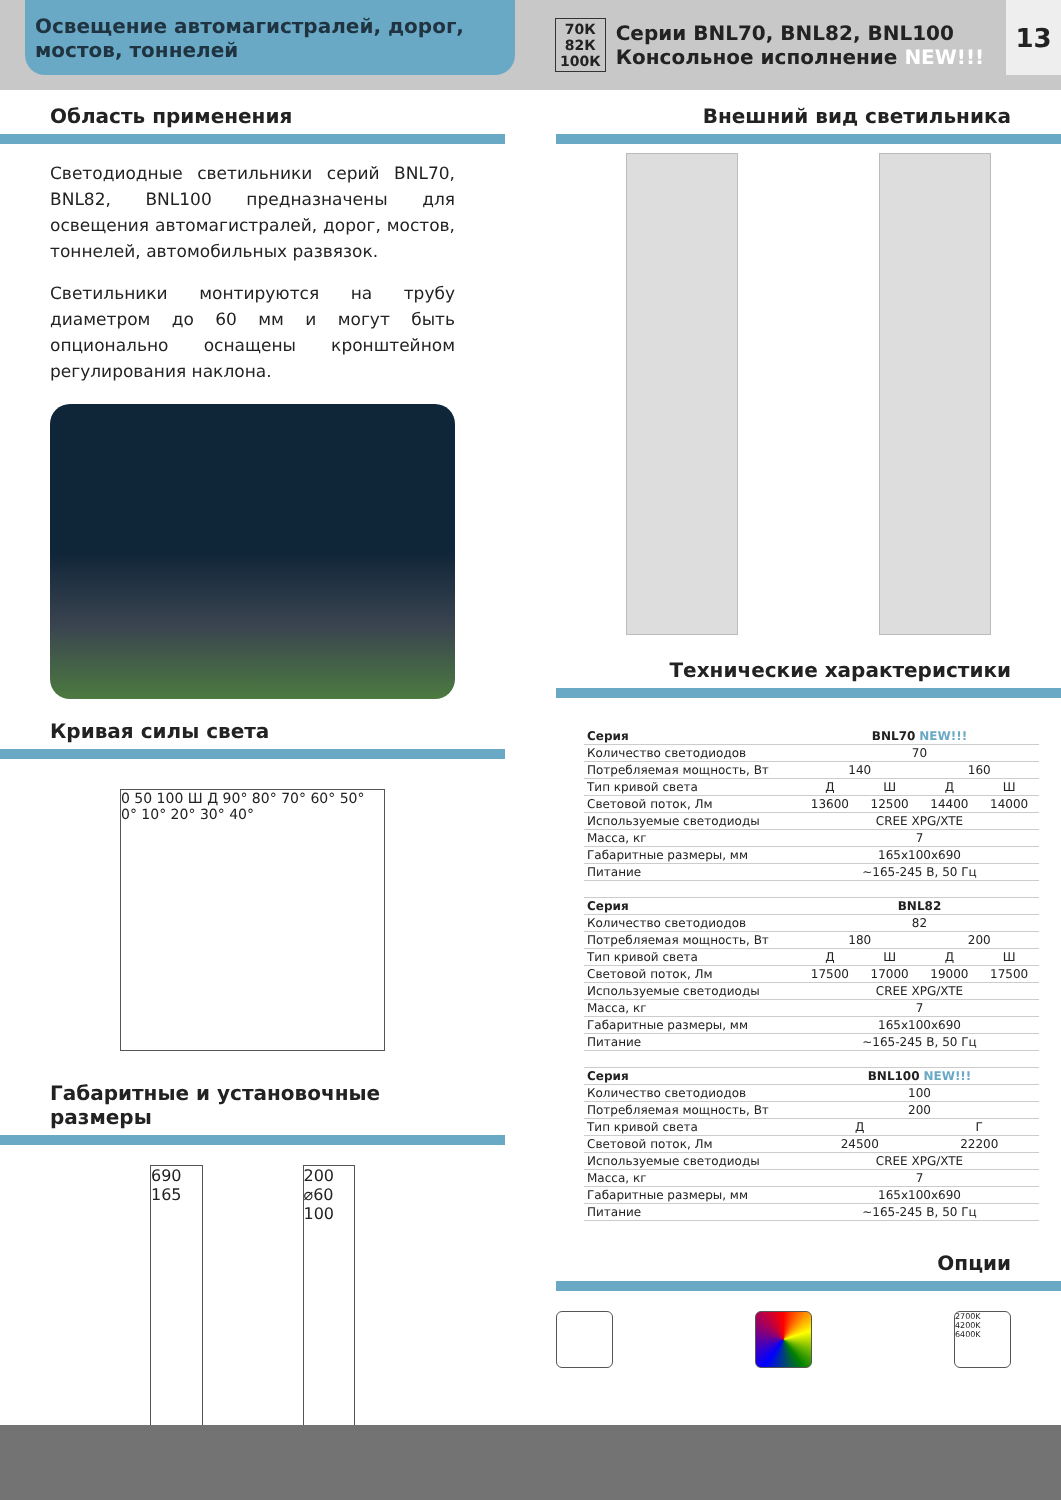Освещение автомагистралей, дорог,
мостов, тоннелей
70К
82К
100К
Серии BNL70, BNL82, BNL100
Консольное исполнение NEW!!!
13
Область применения
Светодиодные светильники серий BNL70, BNL82, BNL100 предназначены для освещения автомагистралей, дорог, мостов, тоннелей, автомобильных развязок.
Светильники монтируются на трубу диаметром до 60 мм и могут быть опционально оснащены кронштейном регулирования наклона.
Кривая силы света
0 50 100 Ш Д 90° 80° 70° 60° 50° 0° 10° 20° 30° 40°
Габаритные и установочные размеры
690 165 200 ⌀60 100
Внешний вид светильника
Технические характеристики
| Серия | BNL70 NEW!!! | | | |
| Количество светодиодов | 70 | | | |
| Потребляемая мощность, Вт | 140 | | 160 | |
| Тип кривой света | Д | Ш | Д | Ш |
| Световой поток, Лм | 13600 | 12500 | 14400 | 14000 |
| Используемые светодиоды | CREE XPG/XTE | | | |
| Масса, кг | 7 | | | |
| Габаритные размеры, мм | 165x100x690 | | | |
| Питание | ~165-245 В, 50 Гц | | | |
| Серия | BNL82 | | | |
| Количество светодиодов | 82 | | | |
| Потребляемая мощность, Вт | 180 | | 200 | |
| Тип кривой света | Д | Ш | Д | Ш |
| Световой поток, Лм | 17500 | 17000 | 19000 | 17500 |
| Используемые светодиоды | CREE XPG/XTE | | | |
| Масса, кг | 7 | | | |
| Габаритные размеры, мм | 165x100x690 | | | |
| Питание | ~165-245 В, 50 Гц | | | |
| Серия | BNL100 NEW!!! | | | |
| Количество светодиодов | 100 | | | |
| Потребляемая мощность, Вт | 200 | | | |
| Тип кривой света | Д | | Г | |
| Световой поток, Лм | 24500 | | 22200 | |
| Используемые светодиоды | CREE XPG/XTE | | | |
| Масса, кг | 7 | | | |
| Габаритные размеры, мм | 165x100x690 | | | |
| Питание | ~165-245 В, 50 Гц | | | |
Опции
2700K
4200K
6400K